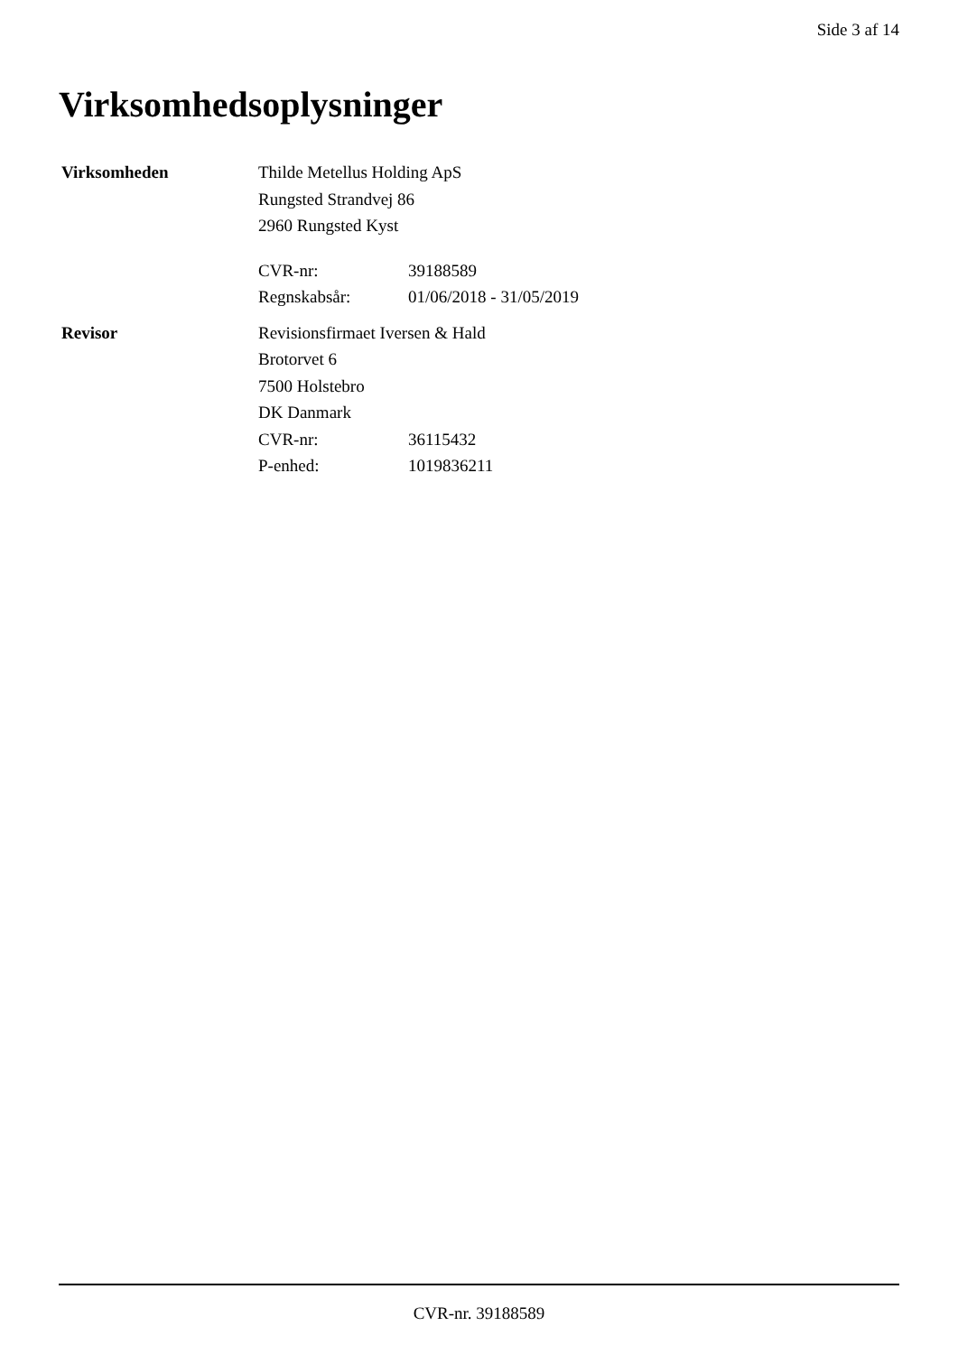Side 3 af 14
Virksomhedsoplysninger
Virksomheden Thilde Metellus Holding ApS
Rungsted Strandvej 86
2960 Rungsted Kyst
CVR-nr: 39188589
Regnskabsår: 01/06/2018 - 31/05/2019
Revisor Revisionsfirmaet Iversen & Hald
Brotorvet 6
7500 Holstebro
DK Danmark
CVR-nr: 36115432
P-enhed: 1019836211
CVR-nr. 39188589